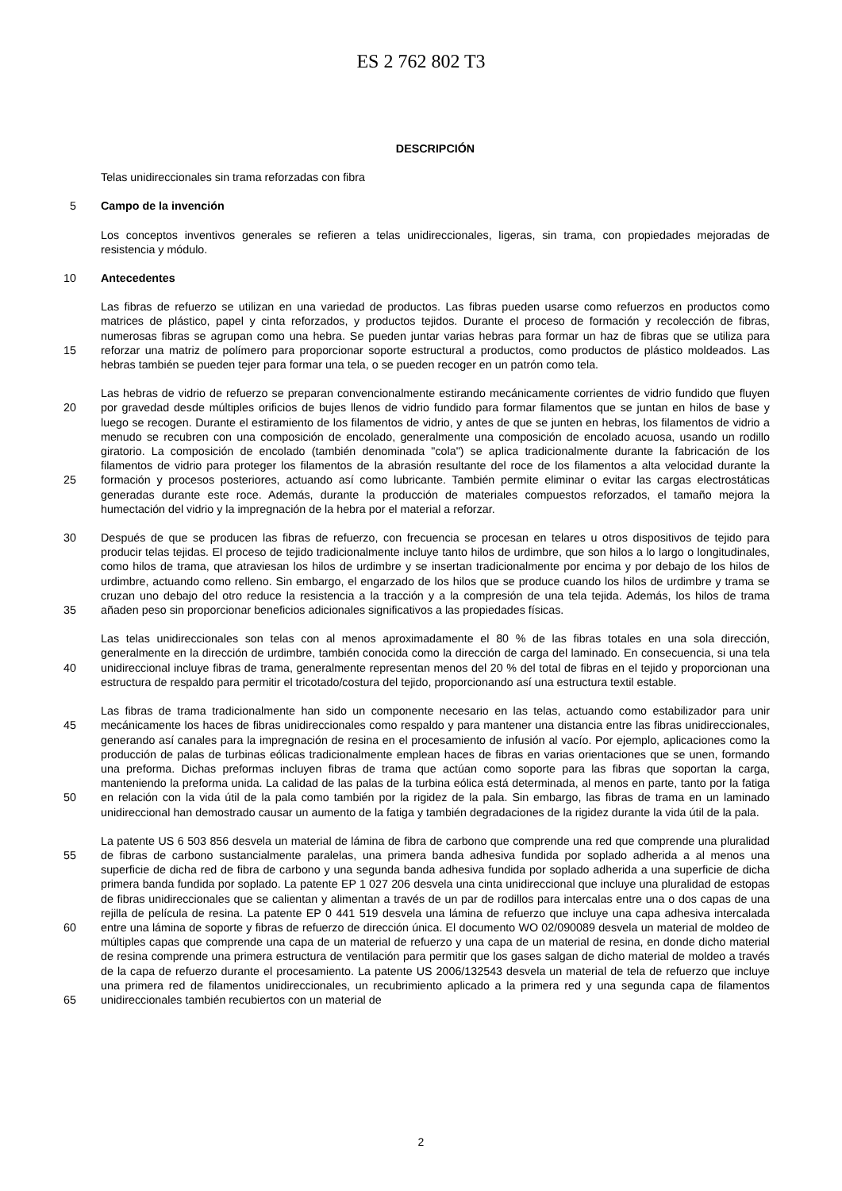ES 2 762 802 T3
DESCRIPCIÓN
Telas unidireccionales sin trama reforzadas con fibra
5 Campo de la invención
Los conceptos inventivos generales se refieren a telas unidireccionales, ligeras, sin trama, con propiedades mejoradas de resistencia y módulo.
10 Antecedentes
15 Las fibras de refuerzo se utilizan en una variedad de productos. Las fibras pueden usarse como refuerzos en productos como matrices de plástico, papel y cinta reforzados, y productos tejidos. Durante el proceso de formación y recolección de fibras, numerosas fibras se agrupan como una hebra. Se pueden juntar varias hebras para formar un haz de fibras que se utiliza para reforzar una matriz de polímero para proporcionar soporte estructural a productos, como productos de plástico moldeados. Las hebras también se pueden tejer para formar una tela, o se pueden recoger en un patrón como tela.
20
25
Las hebras de vidrio de refuerzo se preparan convencionalmente estirando mecánicamente corrientes de vidrio fundido que fluyen por gravedad desde múltiples orificios de bujes llenos de vidrio fundido para formar filamentos que se juntan en hilos de base y luego se recogen. Durante el estiramiento de los filamentos de vidrio, y antes de que se junten en hebras, los filamentos de vidrio a menudo se recubren con una composición de encolado, generalmente una composición de encolado acuosa, usando un rodillo giratorio. La composición de encolado (también denominada "cola") se aplica tradicionalmente durante la fabricación de los filamentos de vidrio para proteger los filamentos de la abrasión resultante del roce de los filamentos a alta velocidad durante la formación y procesos posteriores, actuando así como lubricante. También permite eliminar o evitar las cargas electrostáticas generadas durante este roce. Además, durante la producción de materiales compuestos reforzados, el tamaño mejora la humectación del vidrio y la impregnación de la hebra por el material a reforzar.
30
35
Después de que se producen las fibras de refuerzo, con frecuencia se procesan en telares u otros dispositivos de tejido para producir telas tejidas. El proceso de tejido tradicionalmente incluye tanto hilos de urdimbre, que son hilos a lo largo o longitudinales, como hilos de trama, que atraviesan los hilos de urdimbre y se insertan tradicionalmente por encima y por debajo de los hilos de urdimbre, actuando como relleno. Sin embargo, el engarzado de los hilos que se produce cuando los hilos de urdimbre y trama se cruzan uno debajo del otro reduce la resistencia a la tracción y a la compresión de una tela tejida. Además, los hilos de trama añaden peso sin proporcionar beneficios adicionales significativos a las propiedades físicas.
40 Las telas unidireccionales son telas con al menos aproximadamente el 80 % de las fibras totales en una sola dirección, generalmente en la dirección de urdimbre, también conocida como la dirección de carga del laminado. En consecuencia, si una tela unidireccional incluye fibras de trama, generalmente representan menos del 20 % del total de fibras en el tejido y proporcionan una estructura de respaldo para permitir el tricotado/costura del tejido, proporcionando así una estructura textil estable.
45
50
Las fibras de trama tradicionalmente han sido un componente necesario en las telas, actuando como estabilizador para unir mecánicamente los haces de fibras unidireccionales como respaldo y para mantener una distancia entre las fibras unidireccionales, generando así canales para la impregnación de resina en el procesamiento de infusión al vacío. Por ejemplo, aplicaciones como la producción de palas de turbinas eólicas tradicionalmente emplean haces de fibras en varias orientaciones que se unen, formando una preforma. Dichas preformas incluyen fibras de trama que actúan como soporte para las fibras que soportan la carga, manteniendo la preforma unida. La calidad de las palas de la turbina eólica está determinada, al menos en parte, tanto por la fatiga en relación con la vida útil de la pala como también por la rigidez de la pala. Sin embargo, las fibras de trama en un laminado unidireccional han demostrado causar un aumento de la fatiga y también degradaciones de la rigidez durante la vida útil de la pala.
55
60
65
La patente US 6 503 856 desvela un material de lámina de fibra de carbono que comprende una red que comprende una pluralidad de fibras de carbono sustancialmente paralelas, una primera banda adhesiva fundida por soplado adherida a al menos una superficie de dicha red de fibra de carbono y una segunda banda adhesiva fundida por soplado adherida a una superficie de dicha primera banda fundida por soplado. La patente EP 1 027 206 desvela una cinta unidireccional que incluye una pluralidad de estopas de fibras unidireccionales que se calientan y alimentan a través de un par de rodillos para intercalas entre una o dos capas de una rejilla de película de resina. La patente EP 0 441 519 desvela una lámina de refuerzo que incluye una capa adhesiva intercalada entre una lámina de soporte y fibras de refuerzo de dirección única. El documento WO 02/090089 desvela un material de moldeo de múltiples capas que comprende una capa de un material de refuerzo y una capa de un material de resina, en donde dicho material de resina comprende una primera estructura de ventilación para permitir que los gases salgan de dicho material de moldeo a través de la capa de refuerzo durante el procesamiento. La patente US 2006/132543 desvela un material de tela de refuerzo que incluye una primera red de filamentos unidireccionales, un recubrimiento aplicado a la primera red y una segunda capa de filamentos unidireccionales también recubiertos con un material de
2